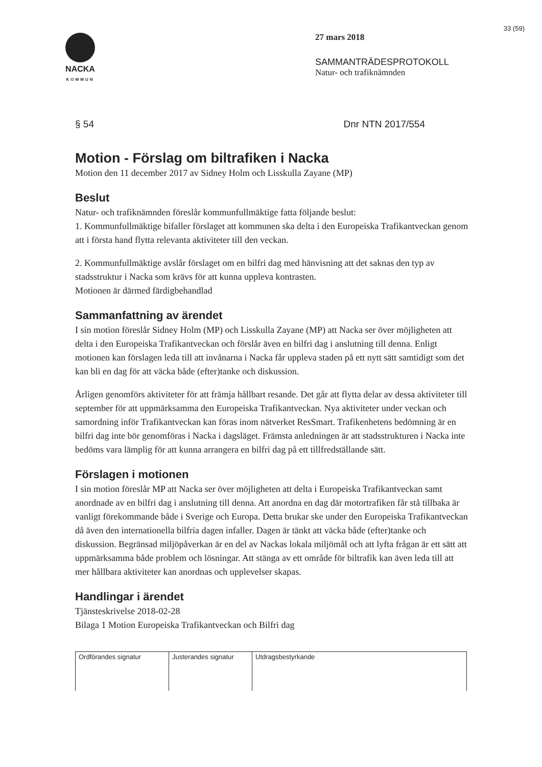NACKA
KOMMUN
33 (59)
27 mars 2018
SAMMANTRÄDESPROTOKOLL
Natur- och trafiknämnden
§ 54 Dnr NTN 2017/554
Motion - Förslag om biltrafiken i Nacka
Motion den 11 december 2017 av Sidney Holm och Lisskulla Zayane (MP)
Beslut
Natur- och trafiknämnden föreslår kommunfullmäktige fatta följande beslut:
1. Kommunfullmäktige bifaller förslaget att kommunen ska delta i den Europeiska Trafikantveckan genom att i första hand flytta relevanta aktiviteter till den veckan.
2. Kommunfullmäktige avslår förslaget om en bilfri dag med hänvisning att det saknas den typ av stadsstruktur i Nacka som krävs för att kunna uppleva kontrasten.
Motionen är därmed färdigbehandlad
Sammanfattning av ärendet
I sin motion föreslår Sidney Holm (MP) och Lisskulla Zayane (MP) att Nacka ser över möjligheten att delta i den Europeiska Trafikantveckan och förslår även en bilfri dag i anslutning till denna. Enligt motionen kan förslagen leda till att invånarna i Nacka får uppleva staden på ett nytt sätt samtidigt som det kan bli en dag för att väcka både (efter)tanke och diskussion.
Årligen genomförs aktiviteter för att främja hållbart resande. Det går att flytta delar av dessa aktiviteter till september för att uppmärksamma den Europeiska Trafikantveckan. Nya aktiviteter under veckan och samordning inför Trafikantveckan kan föras inom nätverket ResSmart. Trafikenhetens bedömning är en bilfri dag inte bör genomföras i Nacka i dagsläget. Främsta anledningen är att stadsstrukturen i Nacka inte bedöms vara lämplig för att kunna arrangera en bilfri dag på ett tillfredställande sätt.
Förslagen i motionen
I sin motion föreslår MP att Nacka ser över möjligheten att delta i Europeiska Trafikantveckan samt anordnade av en bilfri dag i anslutning till denna. Att anordna en dag där motortrafiken får stå tillbaka är vanligt förekommande både i Sverige och Europa. Detta brukar ske under den Europeiska Trafikantveckan då även den internationella bilfria dagen infaller. Dagen är tänkt att väcka både (efter)tanke och diskussion. Begränsad miljöpåverkan är en del av Nackas lokala miljömål och att lyfta frågan är ett sätt att uppmärksamma både problem och lösningar. Att stänga av ett område för biltrafik kan även leda till att mer hållbara aktiviteter kan anordnas och upplevelser skapas.
Handlingar i ärendet
Tjänsteskrivelse 2018-02-28
Bilaga 1 Motion Europeiska Trafikantveckan och Bilfri dag
| Ordförandes signatur | Justerandes signatur | Utdragsbestyrkande |